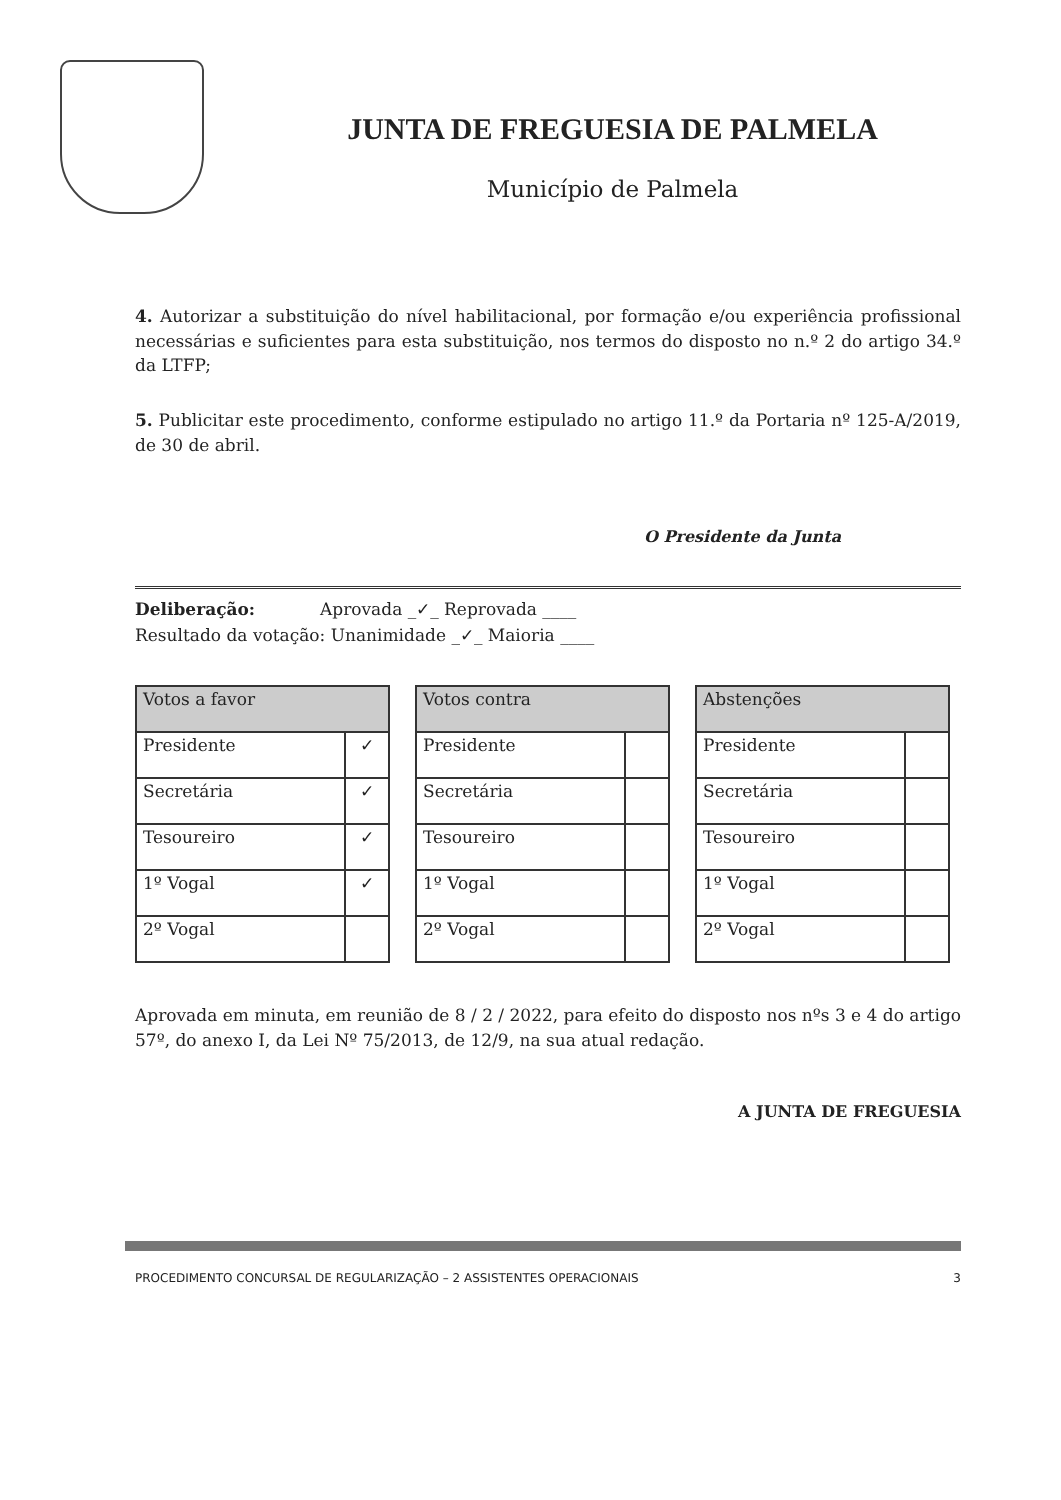JUNTA DE FREGUESIA DE PALMELA
Município de Palmela
4. Autorizar a substituição do nível habilitacional, por formação e/ou experiência profissional necessárias e suficientes para esta substituição, nos termos do disposto no n.º 2 do artigo 34.º da LTFP;
5. Publicitar este procedimento, conforme estipulado no artigo 11.º da Portaria nº 125-A/2019, de 30 de abril.
O Presidente da Junta
Deliberação: Aprovada _✓_ Reprovada ____
Resultado da votação: Unanimidade _✓_ Maioria ____
| Votos a favor | |
| --- | --- |
| Presidente | ✓ |
| Secretária | ✓ |
| Tesoureiro | ✓ |
| 1º Vogal | ✓ |
| 2º Vogal | |
| Votos contra | |
| --- | --- |
| Presidente | |
| Secretária | |
| Tesoureiro | |
| 1º Vogal | |
| 2º Vogal | |
| Abstenções | |
| --- | --- |
| Presidente | |
| Secretária | |
| Tesoureiro | |
| 1º Vogal | |
| 2º Vogal | |
Aprovada em minuta, em reunião de 8 / 2 / 2022, para efeito do disposto nos nºs 3 e 4 do artigo 57º, do anexo I, da Lei Nº 75/2013, de 12/9, na sua atual redação.
A JUNTA DE FREGUESIA
PROCEDIMENTO CONCURSAL DE REGULARIZAÇÃO – 2 ASSISTENTES OPERACIONAIS 3